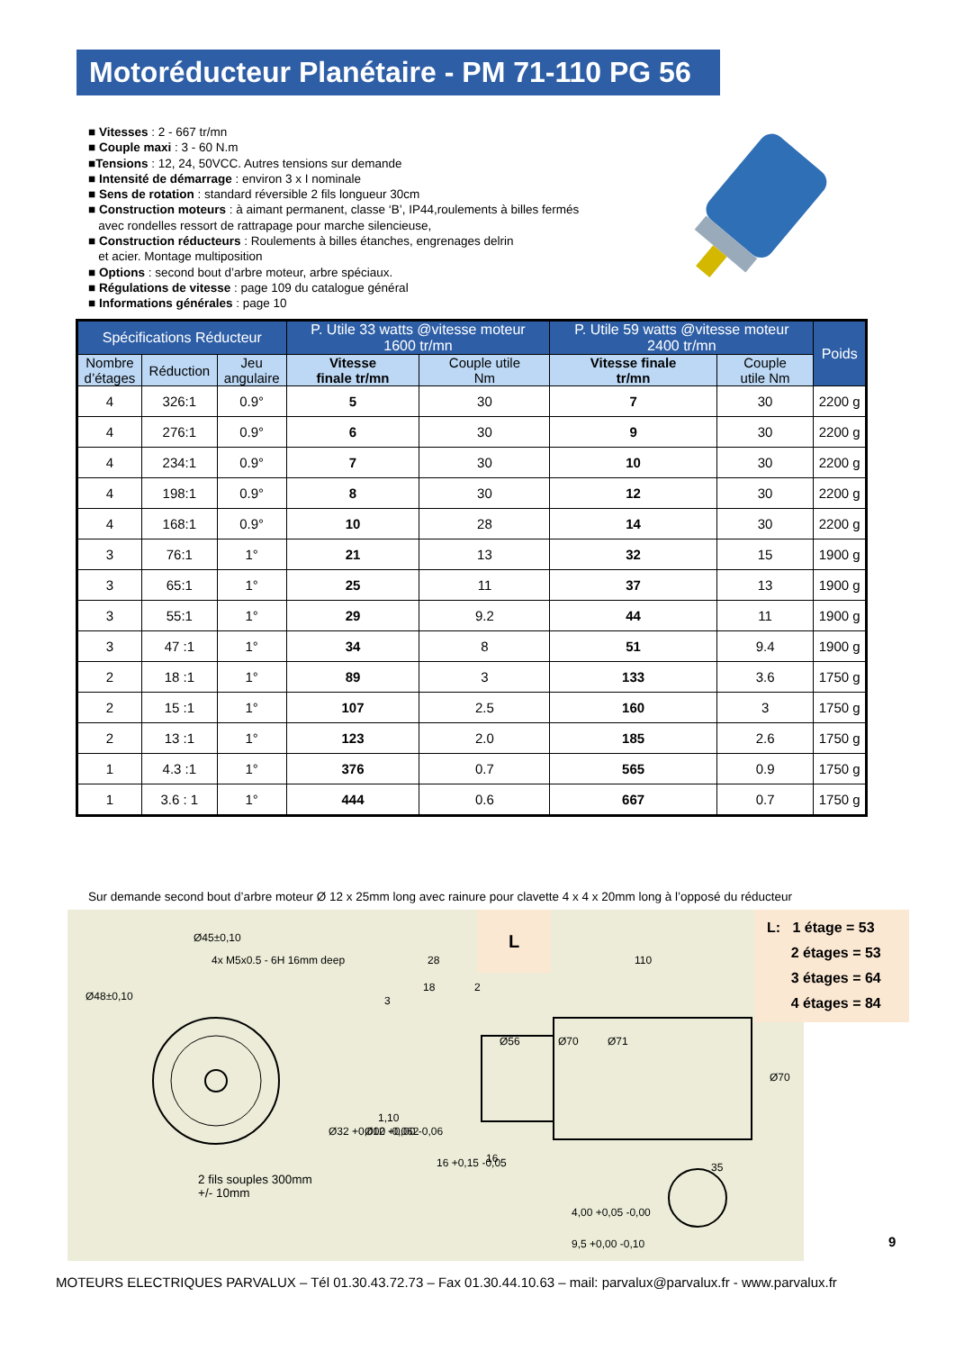Motoréducteur Planétaire - PM 71-110 PG 56
■ Vitesses : 2 - 667 tr/mn
■ Couple maxi : 3 - 60 N.m
■Tensions : 12, 24, 50VCC. Autres tensions sur demande
■ Intensité de démarrage : environ 3 x I nominale
■ Sens de rotation : standard réversible 2 fils longueur 30cm
■ Construction moteurs : à aimant permanent, classe ‘B’, IP44,roulements à billes fermés
avec rondelles ressort de rattrapage pour marche silencieuse,
■ Construction réducteurs : Roulements à billes étanches, engrenages delrin
et acier. Montage multiposition
■ Options : second bout d’arbre moteur, arbre spéciaux.
■ Régulations de vitesse : page 109 du catalogue général
■ Informations générales : page 10
| Spécifications Réducteur | | | P. Utile 33 watts @vitesse moteur 1600 tr/mn | | P. Utile 59 watts @vitesse moteur 2400 tr/mn | | Poids |
| --- | --- | --- | --- | --- | --- | --- | --- |
| Nombre d’étages | Réduction | Jeu angulaire | Vitesse finale tr/mn | Couple utile Nm | Vitesse finale tr/mn | Couple utile Nm | |
| 4 | 326:1 | 0.9° | 5 | 30 | 7 | 30 | 2200 g |
| 4 | 276:1 | 0.9° | 6 | 30 | 9 | 30 | 2200 g |
| 4 | 234:1 | 0.9° | 7 | 30 | 10 | 30 | 2200 g |
| 4 | 198:1 | 0.9° | 8 | 30 | 12 | 30 | 2200 g |
| 4 | 168:1 | 0.9° | 10 | 28 | 14 | 30 | 2200 g |
| 3 | 76:1 | 1° | 21 | 13 | 32 | 15 | 1900 g |
| 3 | 65:1 | 1° | 25 | 11 | 37 | 13 | 1900 g |
| 3 | 55:1 | 1° | 29 | 9.2 | 44 | 11 | 1900 g |
| 3 | 47 :1 | 1° | 34 | 8 | 51 | 9.4 | 1900 g |
| 2 | 18 :1 | 1° | 89 | 3 | 133 | 3.6 | 1750 g |
| 2 | 15 :1 | 1° | 107 | 2.5 | 160 | 3 | 1750 g |
| 2 | 13 :1 | 1° | 123 | 2.0 | 185 | 2.6 | 1750 g |
| 1 | 4.3 :1 | 1° | 376 | 0.7 | 565 | 0.9 | 1750 g |
| 1 | 3.6 : 1 | 1° | 444 | 0.6 | 667 | 0.7 | 1750 g |
Sur demande second bout d’arbre moteur Ø 12 x 25mm long avec rainure pour clavette 4 x 4 x 20mm long à l’opposé du réducteur
Ø45±0,10
Ø48±0,10
4x M5x0.5 - 6H 16mm deep
28
18
2
3
110
1,10
16 +0,15 -0,05
16
35
Ø32 +0,000 -0,062
Ø12 +0,00 -0,06
Ø56
Ø70
Ø71
Ø70
4,00 +0,05 -0,00
9,5 +0,00 -0,10
L
2 fils souples 300mm
+/- 10mm
L: 1 étage = 53
2 étages = 53
3 étages = 64
4 étages = 84
9
MOTEURS ELECTRIQUES PARVALUX – Tél 01.30.43.72.73 – Fax 01.30.44.10.63 – mail: parvalux@parvalux.fr - www.parvalux.fr